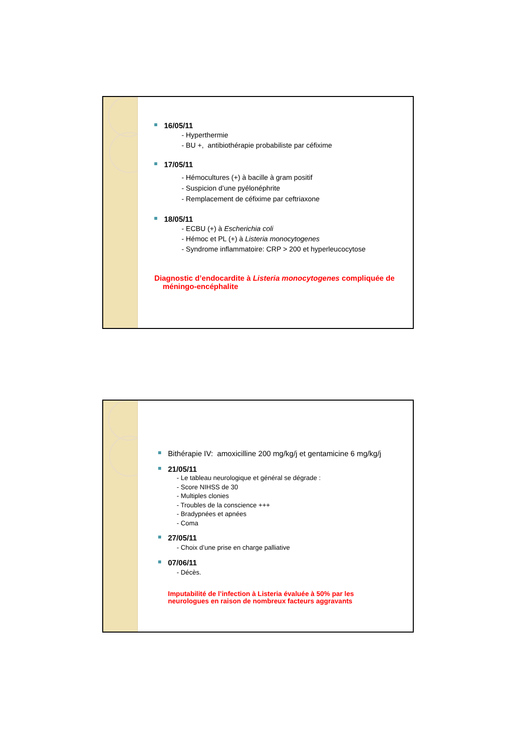16/05/11
- Hyperthermie
- BU +, antibiothérapie probabiliste par céfixime
17/05/11
- Hémocultures (+) à bacille à gram positif
- Suspicion d’une pyélonéphrite
- Remplacement de céfixime par ceftriaxone
18/05/11
- ECBU (+) à Escherichia coli
- Hémoc et PL (+) à Listeria monocytogenes
- Syndrome inflammatoire: CRP > 200 et hyperleucocytose
Diagnostic d’endocardite à Listeria monocytogenes compliquée de
méningo-encéphalite
Bithérapie IV: amoxicilline 200 mg/kg/j et gentamicine 6 mg/kg/j
21/05/11
- Le tableau neurologique et général se dégrade :
- Score NIHSS de 30
- Multiples clonies
- Troubles de la conscience +++
- Bradypnées et apnées
- Coma
27/05/11
- Choix d’une prise en charge palliative
07/06/11
- Décès.
Imputabilité de l’infection à Listeria évaluée à 50% par les
neurologues en raison de nombreux facteurs aggravants